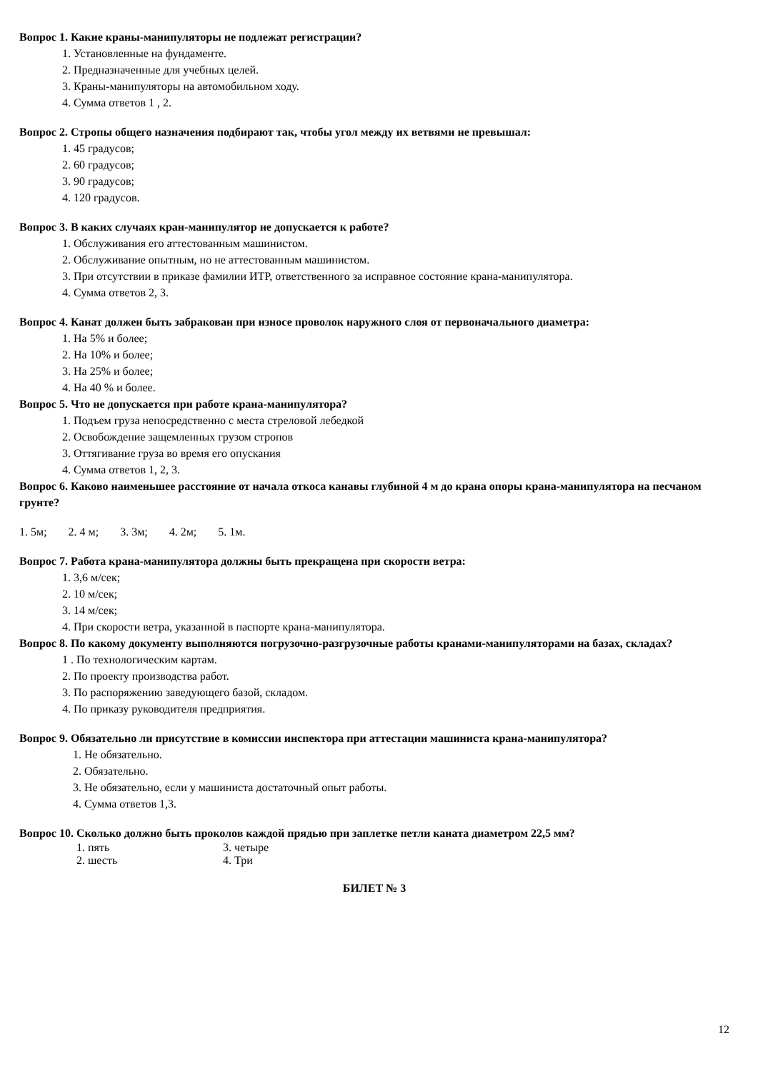Вопрос 1. Какие краны-манипуляторы не подлежат регистрации?
1. Установленные на фундаменте.
2. Предназначенные для учебных целей.
3. Краны-манипуляторы на автомобильном ходу.
4. Сумма ответов 1 , 2.
Вопрос 2. Стропы общего назначения подбирают так, чтобы угол между их ветвями не превышал:
1. 45 градусов;
2. 60 градусов;
3. 90 градусов;
4. 120 градусов.
Вопрос 3. В каких случаях кран-манипулятор не допускается к работе?
1. Обслуживания его аттестованным машинистом.
2. Обслуживание опытным, но не аттестованным машинистом.
3. При отсутствии в приказе фамилии ИТР, ответственного за исправное состояние крана-манипулятора.
4. Сумма ответов 2, 3.
Вопрос 4. Канат должен быть забракован при износе проволок наружного слоя от первоначального диаметра:
1. На 5% и более;
2. На 10% и более;
3. На 25% и более;
4. На 40 % и более.
Вопрос 5. Что не допускается при работе крана-манипулятора?
1. Подъем груза непосредственно с места стреловой лебедкой
2. Освобождение защемленных грузом стропов
3. Оттягивание груза во время его опускания
4. Сумма ответов 1, 2, 3.
Вопрос 6. Каково наименьшее расстояние от начала откоса канавы глубиной 4 м до крана опоры крана-манипулятора на песчаном грунте?
1. 5м; 2. 4 м; 3. 3м; 4. 2м; 5. 1м.
Вопрос 7. Работа крана-манипулятора должны быть прекращена при скорости ветра:
1. 3,6 м/сек;
2. 10 м/сек;
3. 14 м/сек;
4. При скорости ветра, указанной в паспорте крана-манипулятора.
Вопрос 8. По какому документу выполняются погрузочно-разгрузочные работы кранами-манипуляторами на базах, складах?
1 . По технологическим картам.
2. По проекту производства работ.
3. По распоряжению заведующего базой, складом.
4. По приказу руководителя предприятия.
Вопрос 9. Обязательно ли присутствие в комиссии инспектора при аттестации машиниста крана-манипулятора?
1. Не обязательно.
2. Обязательно.
3. Не обязательно, если у машиниста достаточный опыт работы.
4. Сумма ответов 1,3.
Вопрос 10. Сколько должно быть проколов каждой прядью при заплетке петли каната диаметром 22,5 мм?
1. пять 3. четыре
2. шесть 4. Три
БИЛЕТ № 3
12